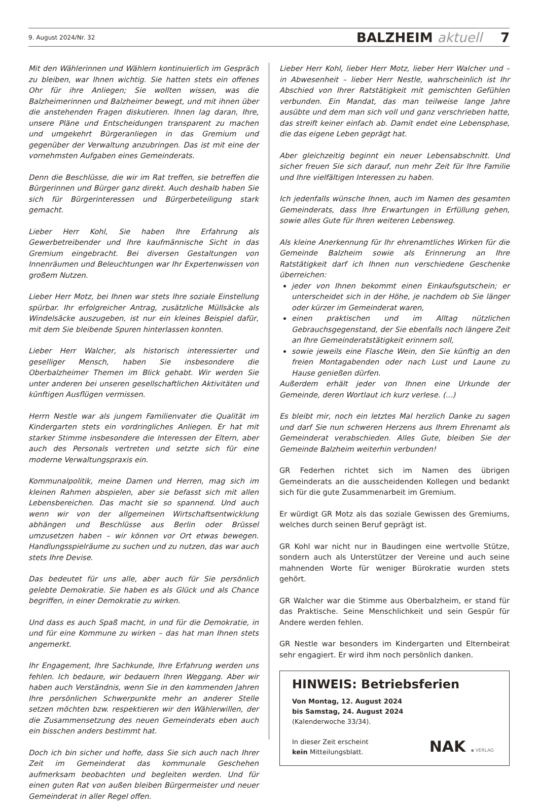9. August 2024/Nr. 32 BALZHEIM aktuell 7
Mit den Wählerinnen und Wählern kontinuierlich im Gespräch zu bleiben, war Ihnen wichtig. Sie hatten stets ein offenes Ohr für ihre Anliegen; Sie wollten wissen, was die Balzheimerinnen und Balzheimer bewegt, und mit ihnen über die anstehenden Fragen diskutieren. Ihnen lag daran, Ihre, unsere Pläne und Entscheidungen transparent zu machen und umgekehrt Bürgeranliegen in das Gremium und gegenüber der Verwaltung anzubringen. Das ist mit eine der vornehmsten Aufgaben eines Gemeinderats.
Denn die Beschlüsse, die wir im Rat treffen, sie betreffen die Bürgerinnen und Bürger ganz direkt. Auch deshalb haben Sie sich für Bürgerinteressen und Bürgerbeteiligung stark gemacht.
Lieber Herr Kohl, Sie haben Ihre Erfahrung als Gewerbetreibender und Ihre kaufmännische Sicht in das Gremium eingebracht. Bei diversen Gestaltungen von Innenräumen und Beleuchtungen war Ihr Expertenwissen von großem Nutzen.
Lieber Herr Motz, bei Ihnen war stets Ihre soziale Einstellung spürbar. Ihr erfolgreicher Antrag, zusätzliche Müllsäcke als Windelsäcke auszugeben, ist nur ein kleines Beispiel dafür, mit dem Sie bleibende Spuren hinterlassen konnten.
Lieber Herr Walcher, als historisch interessierter und geselliger Mensch, haben Sie insbesondere die Oberbalzheimer Themen im Blick gehabt. Wir werden Sie unter anderen bei unseren gesellschaftlichen Aktivitäten und künftigen Ausflügen vermissen.
Herrn Nestle war als jungem Familienvater die Qualität im Kindergarten stets ein vordringliches Anliegen. Er hat mit starker Stimme insbesondere die Interessen der Eltern, aber auch des Personals vertreten und setzte sich für eine moderne Verwaltungspraxis ein.
Kommunalpolitik, meine Damen und Herren, mag sich im kleinen Rahmen abspielen, aber sie befasst sich mit allen Lebensbereichen. Das macht sie so spannend. Und auch wenn wir von der allgemeinen Wirtschaftsentwicklung abhängen und Beschlüsse aus Berlin oder Brüssel umzusetzen haben – wir können vor Ort etwas bewegen. Handlungsspielräume zu suchen und zu nutzen, das war auch stets Ihre Devise.
Das bedeutet für uns alle, aber auch für Sie persönlich gelebte Demokratie. Sie haben es als Glück und als Chance begriffen, in einer Demokratie zu wirken.
Und dass es auch Spaß macht, in und für die Demokratie, in und für eine Kommune zu wirken – das hat man Ihnen stets angemerkt.
Ihr Engagement, Ihre Sachkunde, Ihre Erfahrung werden uns fehlen. Ich bedaure, wir bedauern Ihren Weggang. Aber wir haben auch Verständnis, wenn Sie in den kommenden Jahren Ihre persönlichen Schwerpunkte mehr an anderer Stelle setzen möchten bzw. respektieren wir den Wählerwillen, der die Zusammensetzung des neuen Gemeinderats eben auch ein bisschen anders bestimmt hat.
Doch ich bin sicher und hoffe, dass Sie sich auch nach Ihrer Zeit im Gemeinderat das kommunale Geschehen aufmerksam beobachten und begleiten werden. Und für einen guten Rat von außen bleiben Bürgermeister und neuer Gemeinderat in aller Regel offen.
Lieber Herr Kohl, lieber Herr Motz, lieber Herr Walcher und – in Abwesenheit – lieber Herr Nestle, wahrscheinlich ist Ihr Abschied von Ihrer Ratstätigkeit mit gemischten Gefühlen verbunden. Ein Mandat, das man teilweise lange Jahre ausübte und dem man sich voll und ganz verschrieben hatte, das streift keiner einfach ab. Damit endet eine Lebensphase, die das eigene Leben geprägt hat.
Aber gleichzeitig beginnt ein neuer Lebensabschnitt. Und sicher freuen Sie sich darauf, nun mehr Zeit für Ihre Familie und Ihre vielfältigen Interessen zu haben.
Ich jedenfalls wünsche Ihnen, auch im Namen des gesamten Gemeinderats, dass Ihre Erwartungen in Erfüllung gehen, sowie alles Gute für Ihren weiteren Lebensweg.
Als kleine Anerkennung für Ihr ehrenamtliches Wirken für die Gemeinde Balzheim sowie als Erinnerung an Ihre Ratstätigkeit darf ich Ihnen nun verschiedene Geschenke überreichen:
jeder von Ihnen bekommt einen Einkaufsgutschein; er unterscheidet sich in der Höhe, je nachdem ob Sie länger oder kürzer im Gemeinderat waren,
einen praktischen und im Alltag nützlichen Gebrauchsgegenstand, der Sie ebenfalls noch längere Zeit an Ihre Gemeinderatstätigkeit erinnern soll,
sowie jeweils eine Flasche Wein, den Sie künftig an den freien Montagabenden oder nach Lust und Laune zu Hause genießen dürfen.
Außerdem erhält jeder von Ihnen eine Urkunde der Gemeinde, deren Wortlaut ich kurz verlese. (...)
Es bleibt mir, noch ein letztes Mal herzlich Danke zu sagen und darf Sie nun schweren Herzens aus Ihrem Ehrenamt als Gemeinderat verabschieden. Alles Gute, bleiben Sie der Gemeinde Balzheim weiterhin verbunden!
GR Federhen richtet sich im Namen des übrigen Gemeinderats an die ausscheidenden Kollegen und bedankt sich für die gute Zusammenarbeit im Gremium.
Er würdigt GR Motz als das soziale Gewissen des Gremiums, welches durch seinen Beruf geprägt ist.
GR Kohl war nicht nur in Baudingen eine wertvolle Stütze, sondern auch als Unterstützer der Vereine und auch seine mahnenden Worte für weniger Bürokratie wurden stets gehört.
GR Walcher war die Stimme aus Oberbalzheim, er stand für das Praktische. Seine Menschlichkeit und sein Gespür für Andere werden fehlen.
GR Nestle war besonders im Kindergarten und Elternbeirat sehr engagiert. Er wird ihm noch persönlich danken.
HINWEIS: Betriebsferien
Von Montag, 12. August 2024
bis Samstag, 24. August 2024
(Kalenderwoche 33/34).
In dieser Zeit erscheint
kein Mitteilungsblatt.
NAK ▪ VERLAG